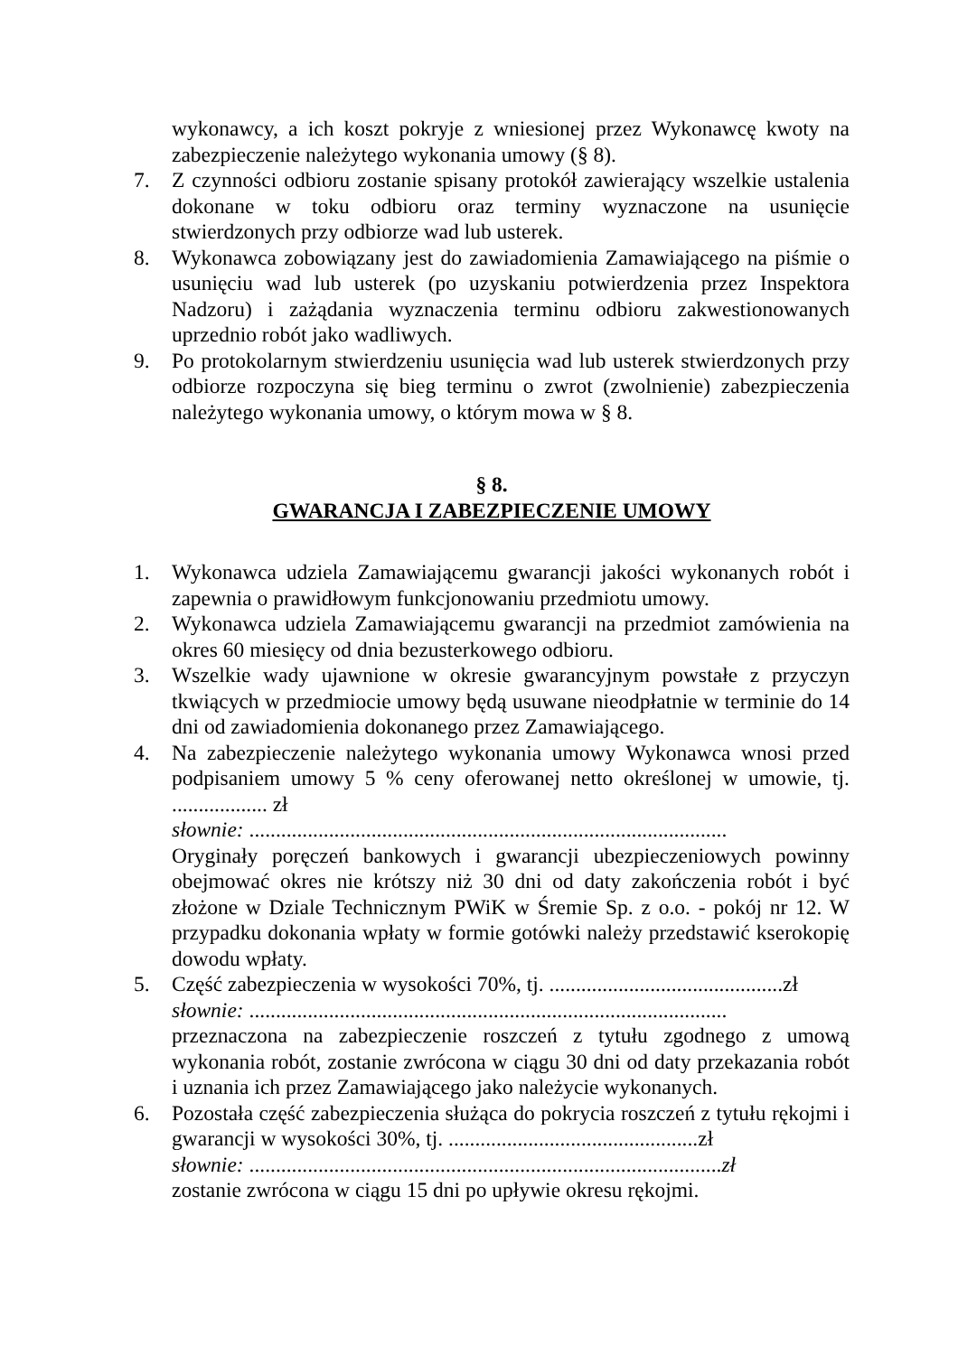wykonawcy, a ich koszt pokryje z wniesionej przez Wykonawcę kwoty na zabezpieczenie należytego wykonania umowy (§ 8).
7. Z czynności odbioru zostanie spisany protokół zawierający wszelkie ustalenia dokonane w toku odbioru oraz terminy wyznaczone na usunięcie stwierdzonych przy odbiorze wad lub usterek.
8. Wykonawca zobowiązany jest do zawiadomienia Zamawiającego na piśmie o usunięciu wad lub usterek (po uzyskaniu potwierdzenia przez Inspektora Nadzoru) i zażądania wyznaczenia terminu odbioru zakwestionowanych uprzednio robót jako wadliwych.
9. Po protokolarnym stwierdzeniu usunięcia wad lub usterek stwierdzonych przy odbiorze rozpoczyna się bieg terminu o zwrot (zwolnienie) zabezpieczenia należytego wykonania umowy, o którym mowa w § 8.
§ 8.
GWARANCJA I ZABEZPIECZENIE UMOWY
1. Wykonawca udziela Zamawiającemu gwarancji jakości wykonanych robót i zapewnia o prawidłowym funkcjonowaniu przedmiotu umowy.
2. Wykonawca udziela Zamawiającemu gwarancji na przedmiot zamówienia na okres 60 miesięcy od dnia bezusterkowego odbioru.
3. Wszelkie wady ujawnione w okresie gwarancyjnym powstałe z przyczyn tkwiących w przedmiocie umowy będą usuwane nieodpłatnie w terminie do 14 dni od zawiadomienia dokonanego przez Zamawiającego.
4. Na zabezpieczenie należytego wykonania umowy Wykonawca wnosi przed podpisaniem umowy 5 % ceny oferowanej netto określonej w umowie, tj. .................. zł
słownie: ..........................................................................................
Oryginały poręczeń bankowych i gwarancji ubezpieczeniowych powinny obejmować okres nie krótszy niż 30 dni od daty zakończenia robót i być złożone w Dziale Technicznym PWiK w Śremie Sp. z o.o. - pokój nr 12. W przypadku dokonania wpłaty w formie gotówki należy przedstawić kserokopię dowodu wpłaty.
5. Część zabezpieczenia w wysokości 70%, tj. ............................................zł
słownie: ..........................................................................................
przeznaczona na zabezpieczenie roszczeń z tytułu zgodnego z umową wykonania robót, zostanie zwrócona w ciągu 30 dni od daty przekazania robót i uznania ich przez Zamawiającego jako należycie wykonanych.
6. Pozostała część zabezpieczenia służąca do pokrycia roszczeń z tytułu rękojmi i gwarancji w wysokości 30%, tj. ...............................................zł
słownie: .........................................................................................zł
zostanie zwrócona w ciągu 15 dni po upływie okresu rękojmi.